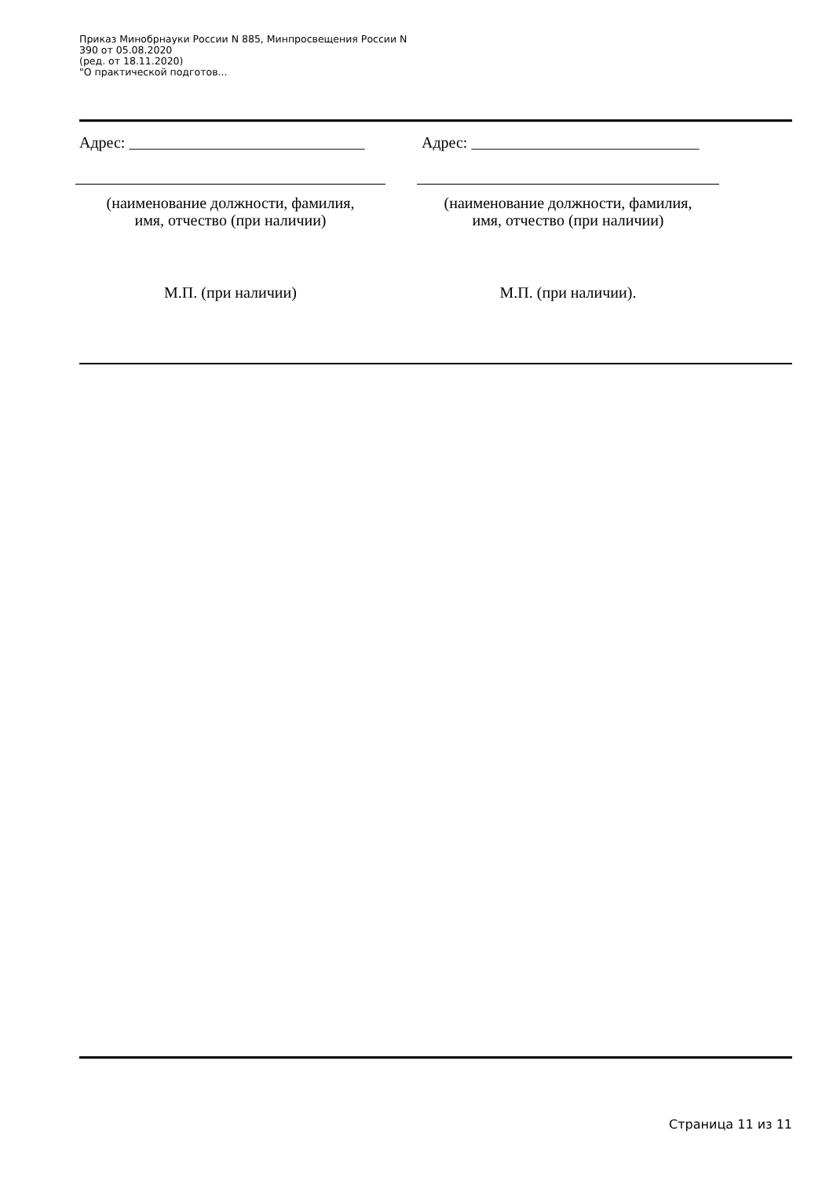Приказ Минобрнауки России N 885, Минпросвещения России N
390 от 05.08.2020
(ред. от 18.11.2020)
"О практической подготов...
Адрес: ______________________________
(наименование должности, фамилия,
имя, отчество (при наличии)
М.П. (при наличии)
Адрес: _____________________________
(наименование должности, фамилия,
имя, отчество (при наличии)
М.П. (при наличии).
Страница 11 из 11